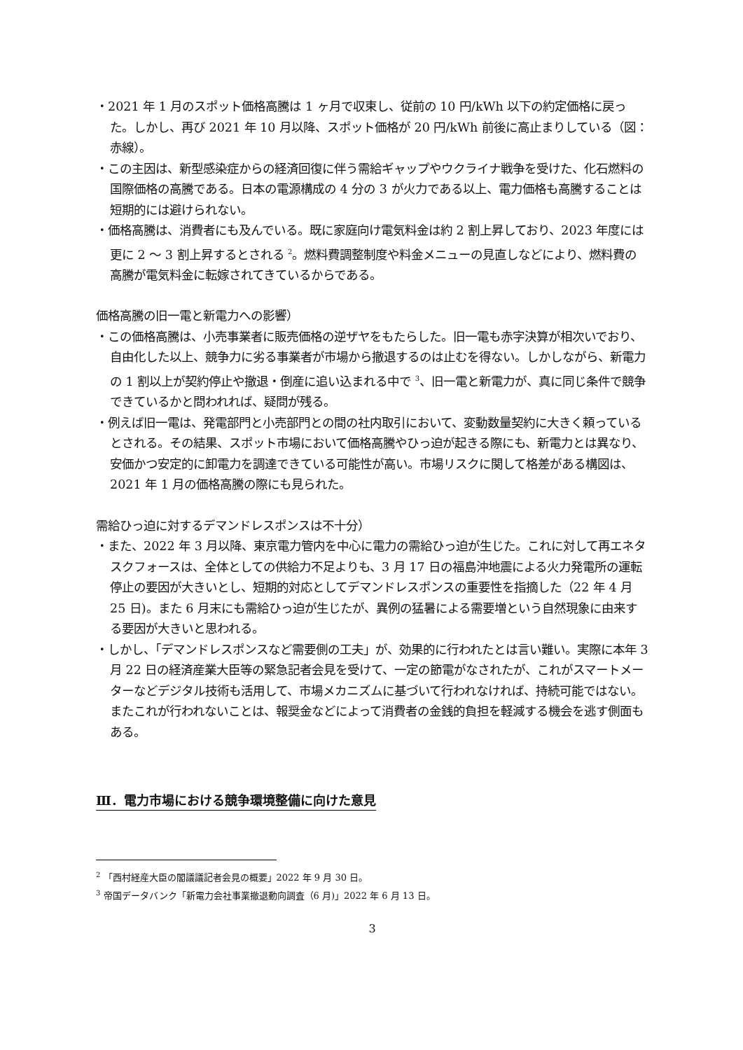・2021 年 1 月のスポット価格高騰は 1 ヶ月で収束し、従前の 10 円/kWh 以下の約定価格に戻った。しかし、再び 2021 年 10 月以降、スポット価格が 20 円/kWh 前後に高止まりしている（図：赤線）。
・この主因は、新型感染症からの経済回復に伴う需給ギャップやウクライナ戦争を受けた、化石燃料の国際価格の高騰である。日本の電源構成の 4 分の 3 が火力である以上、電力価格も高騰することは短期的には避けられない。
・価格高騰は、消費者にも及んでいる。既に家庭向け電気料金は約 2 割上昇しており、2023 年度には更に 2 ～ 3 割上昇するとされる <sup>2</sup>。燃料費調整制度や料金メニューの見直しなどにより、燃料費の高騰が電気料金に転嫁されてきているからである。
価格高騰の旧一電と新電力への影響）
・この価格高騰は、小売事業者に販売価格の逆ザヤをもたらした。旧一電も赤字決算が相次いでおり、自由化した以上、競争力に劣る事業者が市場から撤退するのは止むを得ない。しかしながら、新電力の 1 割以上が契約停止や撤退・倒産に追い込まれる中で <sup>3</sup>、旧一電と新電力が、真に同じ条件で競争できているかと問われれば、疑問が残る。
・例えば旧一電は、発電部門と小売部門との間の社内取引において、変動数量契約に大きく頼っているとされる。その結果、スポット市場において価格高騰やひっ迫が起きる際にも、新電力とは異なり、安価かつ安定的に卸電力を調達できている可能性が高い。市場リスクに関して格差がある構図は、2021 年 1 月の価格高騰の際にも見られた。
需給ひっ迫に対するデマンドレスポンスは不十分）
・また、2022 年 3 月以降、東京電力管内を中心に電力の需給ひっ迫が生じた。これに対して再エネタスクフォースは、全体としての供給力不足よりも、3 月 17 日の福島沖地震による火力発電所の運転停止の要因が大きいとし、短期的対応としてデマンドレスポンスの重要性を指摘した（22 年 4 月 25 日)。また 6 月末にも需給ひっ迫が生じたが、異例の猛暑による需要増という自然現象に由来する要因が大きいと思われる。
・しかし、「デマンドレスポンスなど需要側の工夫」が、効果的に行われたとは言い難い。実際に本年 3 月 22 日の経済産業大臣等の緊急記者会見を受けて、一定の節電がなされたが、これがスマートメーターなどデジタル技術も活用して、市場メカニズムに基づいて行われなければ、持続可能ではない。またこれが行われないことは、報奨金などによって消費者の金銭的負担を軽減する機会を逃す側面もある。
Ⅲ．電力市場における競争環境整備に向けた意見
<sup>2</sup> 「西村経産大臣の閣議議記者会見の概要」2022 年 9 月 30 日。
<sup>3</sup> 帝国データバンク「新電力会社事業撤退動向調査（6 月)」2022 年 6 月 13 日。
3